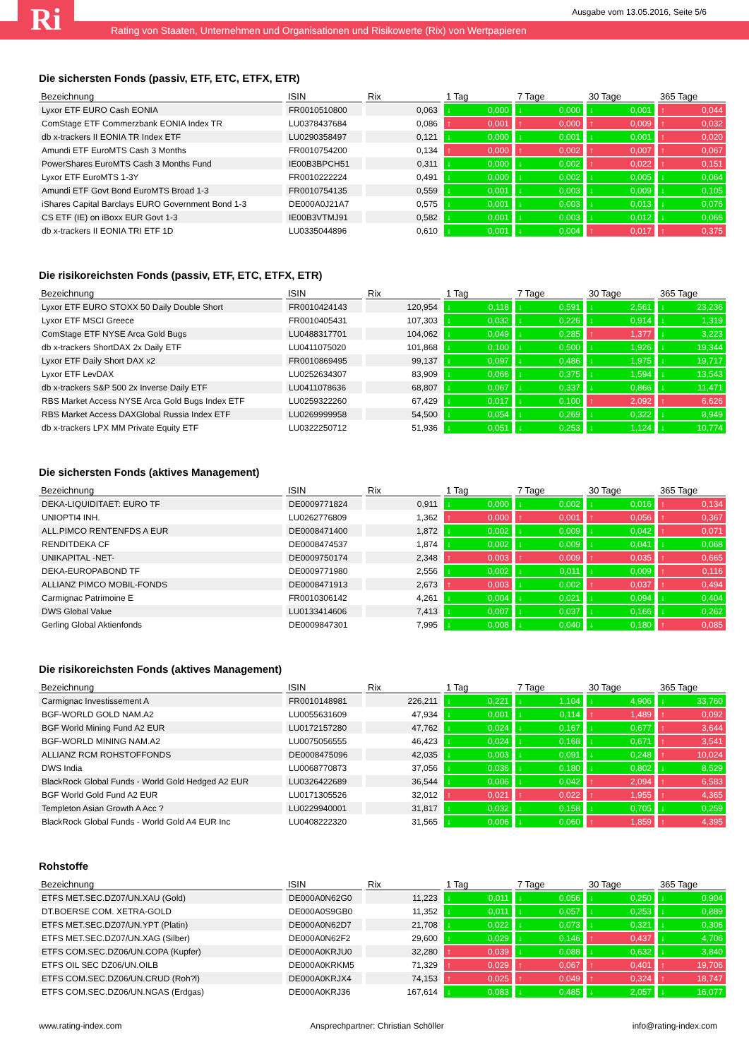Ausgabe vom 13.05.2016, Seite 5/6
Ri
Rating von Staaten, Unternehmen und Organisationen und Risikowerte (Rix) von Wertpapieren
Die sichersten Fonds (passiv, ETF, ETC, ETFX, ETR)
| Bezeichnung | ISIN | Rix | 1 Tag | 7 Tage | 30 Tage | 365 Tage |
| --- | --- | --- | --- | --- | --- | --- |
| Lyxor ETF EURO Cash EONIA | FR0010510800 | 0,063 | ↓ 0,000 | ↓ 0,000 | ↓ 0,001 | ↑ 0,044 |
| ComStage ETF Commerzbank EONIA Index TR | LU0378437684 | 0,086 | ↑ 0,001 | ↑ 0,000 | ↑ 0,009 | ↑ 0,032 |
| db x-trackers II EONIA TR Index ETF | LU0290358497 | 0,121 | ↓ 0,000 | ↓ 0,001 | ↓ 0,001 | ↑ 0,020 |
| Amundi ETF EuroMTS Cash 3 Months | FR0010754200 | 0,134 | ↑ 0,000 | ↑ 0,002 | ↑ 0,007 | ↑ 0,067 |
| PowerShares EuroMTS Cash 3 Months Fund | IE00B3BPCH51 | 0,311 | ↓ 0,000 | ↓ 0,002 | ↑ 0,022 | ↑ 0,151 |
| Lyxor ETF EuroMTS 1-3Y | FR0010222224 | 0,491 | ↓ 0,000 | ↓ 0,002 | ↓ 0,005 | ↓ 0,064 |
| Amundi ETF Govt Bond EuroMTS Broad 1-3 | FR0010754135 | 0,559 | ↓ 0,001 | ↓ 0,003 | ↓ 0,009 | ↓ 0,105 |
| iShares Capital Barclays EURO Government Bond 1-3 | DE000A0J21A7 | 0,575 | ↓ 0,001 | ↓ 0,003 | ↓ 0,013 | ↓ 0,076 |
| CS ETF (IE) on iBoxx EUR Govt 1-3 | IE00B3VTMJ91 | 0,582 | ↓ 0,001 | ↓ 0,003 | ↓ 0,012 | ↓ 0,066 |
| db x-trackers II EONIA TRI ETF 1D | LU0335044896 | 0,610 | ↓ 0,001 | ↓ 0,004 | ↑ 0,017 | ↑ 0,375 |
Die risikoreichsten Fonds (passiv, ETF, ETC, ETFX, ETR)
| Bezeichnung | ISIN | Rix | 1 Tag | 7 Tage | 30 Tage | 365 Tage |
| --- | --- | --- | --- | --- | --- | --- |
| Lyxor ETF EURO STOXX 50 Daily Double Short | FR0010424143 | 120,954 | ↓ 0,118 | ↓ 0,591 | ↓ 2,561 | ↓ 23,236 |
| Lyxor ETF MSCI Greece | FR0010405431 | 107,303 | ↓ 0,032 | ↓ 0,226 | ↓ 0,914 | ↓ 1,319 |
| ComStage ETF NYSE Arca Gold Bugs | LU0488317701 | 104,062 | ↓ 0,049 | ↓ 0,285 | ↑ 1,377 | ↓ 3,223 |
| db x-trackers ShortDAX 2x Daily ETF | LU0411075020 | 101,868 | ↓ 0,100 | ↓ 0,500 | ↓ 1,926 | ↓ 19,344 |
| Lyxor ETF Daily Short DAX x2 | FR0010869495 | 99,137 | ↓ 0,097 | ↓ 0,486 | ↓ 1,975 | ↓ 19,717 |
| Lyxor ETF LevDAX | LU0252634307 | 83,909 | ↓ 0,066 | ↓ 0,375 | ↓ 1,594 | ↓ 13,543 |
| db x-trackers S&P 500 2x Inverse Daily ETF | LU0411078636 | 68,807 | ↓ 0,067 | ↓ 0,337 | ↓ 0,866 | ↓ 11,471 |
| RBS Market Access NYSE Arca Gold Bugs Index ETF | LU0259322260 | 67,429 | ↓ 0,017 | ↓ 0,100 | ↑ 2,092 | ↑ 6,626 |
| RBS Market Access DAXGlobal Russia Index ETF | LU0269999958 | 54,500 | ↓ 0,054 | ↓ 0,269 | ↓ 0,322 | ↓ 8,949 |
| db x-trackers LPX MM Private Equity ETF | LU0322250712 | 51,936 | ↓ 0,051 | ↓ 0,253 | ↓ 1,124 | ↓ 10,774 |
Die sichersten Fonds (aktives Management)
| Bezeichnung | ISIN | Rix | 1 Tag | 7 Tage | 30 Tage | 365 Tage |
| --- | --- | --- | --- | --- | --- | --- |
| DEKA-LIQUIDITAET: EURO TF | DE0009771824 | 0,911 | ↓ 0,000 | ↓ 0,002 | ↓ 0,016 | ↑ 0,134 |
| UNIOPTI4 INH. | LU0262776809 | 1,362 | ↑ 0,000 | ↑ 0,001 | ↑ 0,056 | ↑ 0,367 |
| ALL.PIMCO RENTENFDS A EUR | DE0008471400 | 1,872 | ↓ 0,002 | ↓ 0,009 | ↓ 0,042 | ↑ 0,071 |
| RENDITDEKA CF | DE0008474537 | 1,874 | ↓ 0,002 | ↓ 0,009 | ↓ 0,041 | ↓ 0,068 |
| UNIKAPITAL -NET- | DE0009750174 | 2,348 | ↑ 0,003 | ↑ 0,009 | ↑ 0,035 | ↑ 0,665 |
| DEKA-EUROPABOND TF | DE0009771980 | 2,556 | ↓ 0,002 | ↓ 0,011 | ↓ 0,009 | ↑ 0,116 |
| ALLIANZ PIMCO MOBIL-FONDS | DE0008471913 | 2,673 | ↑ 0,003 | ↓ 0,002 | ↑ 0,037 | ↑ 0,494 |
| Carmignac Patrimoine E | FR0010306142 | 4,261 | ↓ 0,004 | ↓ 0,021 | ↓ 0,094 | ↓ 0,404 |
| DWS Global Value | LU0133414606 | 7,413 | ↓ 0,007 | ↓ 0,037 | ↓ 0,166 | ↓ 0,262 |
| Gerling Global Aktienfonds | DE0009847301 | 7,995 | ↓ 0,008 | ↓ 0,040 | ↓ 0,180 | ↑ 0,085 |
Die risikoreichsten Fonds (aktives Management)
| Bezeichnung | ISIN | Rix | 1 Tag | 7 Tage | 30 Tage | 365 Tage |
| --- | --- | --- | --- | --- | --- | --- |
| Carmignac Investissement A | FR0010148981 | 226,211 | ↓ 0,221 | ↓ 1,104 | ↓ 4,906 | ↓ 33,760 |
| BGF-WORLD GOLD NAM.A2 | LU0055631609 | 47,934 | ↓ 0,001 | ↓ 0,114 | ↑ 1,489 | ↑ 0,092 |
| BGF World Mining Fund A2 EUR | LU0172157280 | 47,762 | ↓ 0,024 | ↓ 0,167 | ↓ 0,677 | ↑ 3,644 |
| BGF-WORLD MINING NAM.A2 | LU0075056555 | 46,423 | ↓ 0,024 | ↓ 0,168 | ↓ 0,671 | ↑ 3,541 |
| ALLIANZ RCM ROHSTOFFONDS | DE0008475096 | 42,035 | ↓ 0,003 | ↓ 0,091 | ↓ 0,248 | ↑ 10,024 |
| DWS India | LU0068770873 | 37,056 | ↓ 0,036 | ↓ 0,180 | ↓ 0,802 | ↓ 8,529 |
| BlackRock Global Funds - World Gold Hedged A2 EUR | LU0326422689 | 36,544 | ↓ 0,006 | ↓ 0,042 | ↑ 2,094 | ↑ 6,583 |
| BGF World Gold Fund A2 EUR | LU0171305526 | 32,012 | ↑ 0,021 | ↑ 0,022 | ↑ 1,955 | ↑ 4,365 |
| Templeton Asian Growth A Acc ? | LU0229940001 | 31,817 | ↓ 0,032 | ↓ 0,158 | ↓ 0,705 | ↓ 0,259 |
| BlackRock Global Funds - World Gold A4 EUR Inc | LU0408222320 | 31,565 | ↓ 0,006 | ↓ 0,060 | ↑ 1,859 | ↑ 4,395 |
Rohstoffe
| Bezeichnung | ISIN | Rix | 1 Tag | 7 Tage | 30 Tage | 365 Tage |
| --- | --- | --- | --- | --- | --- | --- |
| ETFS MET.SEC.DZ07/UN.XAU (Gold) | DE000A0N62G0 | 11,223 | ↓ 0,011 | ↓ 0,056 | ↓ 0,250 | ↓ 0,904 |
| DT.BOERSE COM. XETRA-GOLD | DE000A0S9GB0 | 11,352 | ↓ 0,011 | ↓ 0,057 | ↓ 0,253 | ↓ 0,889 |
| ETFS MET.SEC.DZ07/UN.YPT (Platin) | DE000A0N62D7 | 21,708 | ↓ 0,022 | ↓ 0,073 | ↓ 0,321 | ↓ 0,306 |
| ETFS MET.SEC.DZ07/UN.XAG (Silber) | DE000A0N62F2 | 29,600 | ↓ 0,029 | ↓ 0,146 | ↑ 0,437 | ↓ 4,706 |
| ETFS COM.SEC.DZ06/UN.COPA (Kupfer) | DE000A0KRJU0 | 32,280 | ↑ 0,039 | ↓ 0,088 | ↓ 0,632 | ↓ 3,840 |
| ETFS OIL SEC DZ06/UN.OILB | DE000A0KRKM5 | 71,329 | ↑ 0,029 | ↑ 0,067 | ↑ 0,401 | ↑ 19,706 |
| ETFS COM.SEC.DZ06/UN.CRUD (Roh?l) | DE000A0KRJX4 | 74,153 | ↑ 0,025 | ↑ 0,049 | ↑ 0,324 | ↑ 18,747 |
| ETFS COM.SEC.DZ06/UN.NGAS (Erdgas) | DE000A0KRJ36 | 167,614 | ↓ 0,083 | ↓ 0,485 | ↓ 2,057 | ↓ 16,077 |
www.rating-index.com Ansprechpartner: Christian Schöller info@rating-index.com